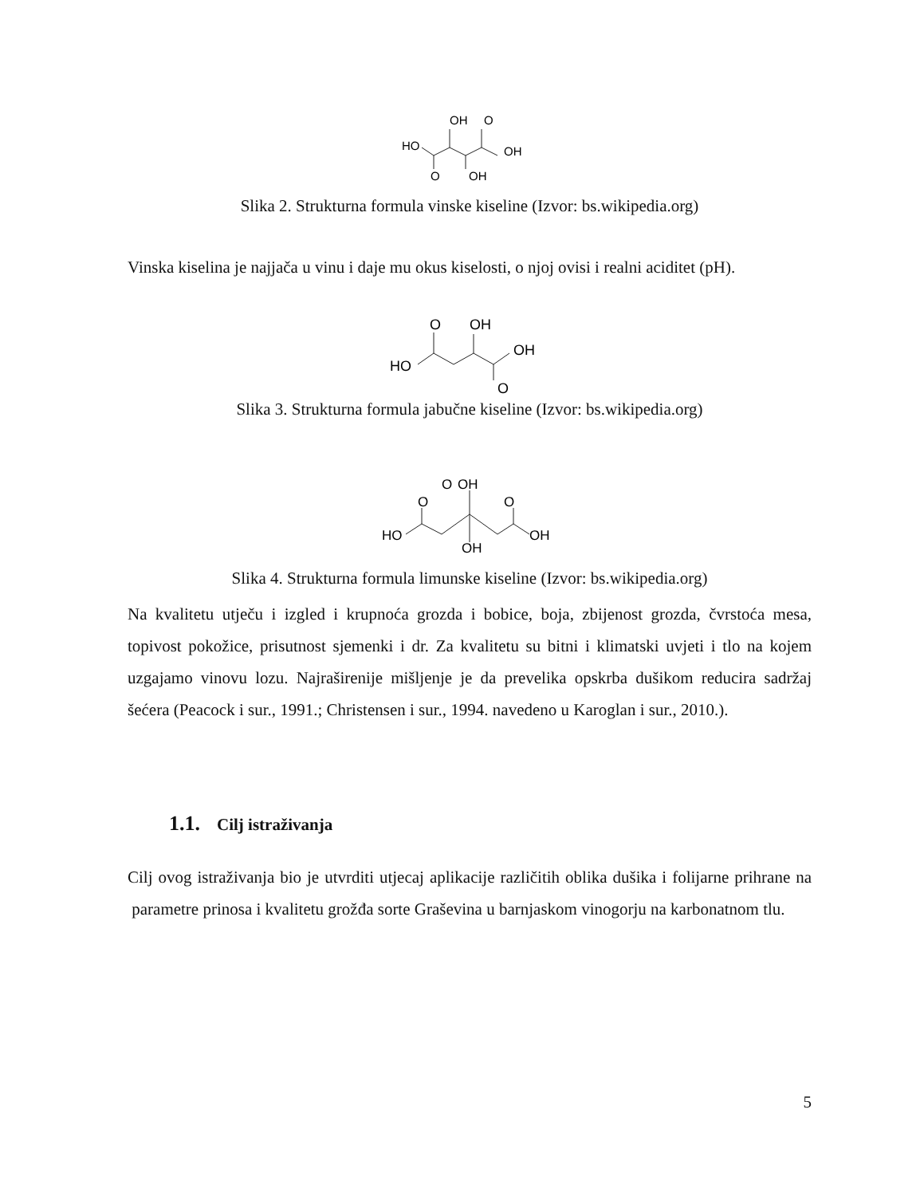HO
OH
O
OH
O
OH
Slika 2. Strukturna formula vinske kiseline (Izvor: bs.wikipedia.org)
Vinska kiselina je najjača u vinu i daje mu okus kiselosti, o njoj ovisi i realni aciditet (pH).
HO
O
OH
OH
O
Slika 3. Strukturna formula jabučne kiseline (Izvor: bs.wikipedia.org)
HO
O
O
OH
O
OH
OH
Slika 4. Strukturna formula limunske kiseline (Izvor: bs.wikipedia.org)
Na kvalitetu utječu i izgled i krupnoća grozda i bobice, boja, zbijenost grozda, čvrstoća mesa, topivost pokožice, prisutnost sjemenki i dr. Za kvalitetu su bitni i klimatski uvjeti i tlo na kojem uzgajamo vinovu lozu. Najraširenije mišljenje je da prevelika opskrba dušikom reducira sadržaj šećera (Peacock i sur., 1991.; Christensen i sur., 1994. navedeno u Karoglan i sur., 2010.).
1.1. Cilj istraživanja
Cilj ovog istraživanja bio je utvrditi utjecaj aplikacije različitih oblika dušika i folijarne prihrane na parametre prinosa i kvalitetu grožđa sorte Graševina u barnjaskom vinogorju na karbonatnom tlu.
5